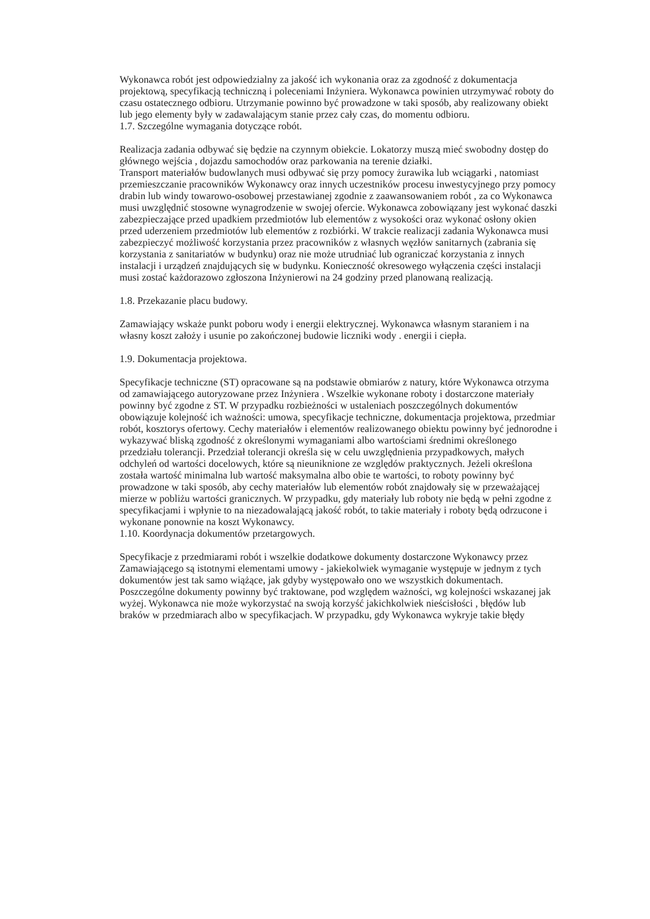Wykonawca robót jest odpowiedzialny za jakość ich wykonania oraz za zgodność z dokumentacja projektową, specyfikacją techniczną i poleceniami Inżyniera. Wykonawca powinien utrzymywać roboty do czasu ostatecznego odbioru. Utrzymanie powinno być prowadzone w taki sposób, aby realizowany obiekt lub jego elementy były w zadawalającym stanie przez cały czas, do momentu odbioru.
1.7. Szczególne wymagania dotyczące robót.
Realizacja zadania odbywać się będzie na czynnym obiekcie. Lokatorzy muszą mieć swobodny dostęp do głównego wejścia , dojazdu samochodów oraz parkowania na terenie działki.
Transport materiałów budowlanych musi odbywać się przy pomocy żurawika lub wciągarki , natomiast przemieszczanie pracowników Wykonawcy oraz innych uczestników procesu inwestycyjnego przy pomocy drabin lub windy towarowo-osobowej przestawianej zgodnie z zaawansowaniem robót , za co Wykonawca musi uwzględnić stosowne wynagrodzenie w swojej ofercie. Wykonawca zobowiązany jest wykonać daszki zabezpieczające przed upadkiem przedmiotów lub elementów z wysokości oraz wykonać osłony okien przed uderzeniem przedmiotów lub elementów z rozbiórki. W trakcie realizacji zadania Wykonawca musi zabezpieczyć możliwość korzystania przez pracowników z własnych węzłów sanitarnych (zabrania się korzystania z sanitariatów w budynku) oraz nie może utrudniać lub ograniczać korzystania z innych instalacji i urządzeń znajdujących się w budynku. Konieczność okresowego wyłączenia części instalacji musi zostać każdorazowo zgłoszona Inżynierowi na 24 godziny przed planowaną realizacją.
1.8. Przekazanie placu budowy.
Zamawiający wskaże punkt poboru wody i energii elektrycznej. Wykonawca własnym staraniem i na własny koszt założy i usunie po zakończonej budowie liczniki wody . energii i ciepła.
1.9. Dokumentacja projektowa.
Specyfikacje techniczne (ST) opracowane są na podstawie obmiarów z natury, które Wykonawca otrzyma od zamawiającego autoryzowane przez Inżyniera . Wszelkie wykonane roboty i dostarczone materiały powinny być zgodne z ST. W przypadku rozbieżności w ustaleniach poszczególnych dokumentów obowiązuje kolejność ich ważności: umowa, specyfikacje techniczne, dokumentacja projektowa, przedmiar robót, kosztorys ofertowy. Cechy materiałów i elementów realizowanego obiektu powinny być jednorodne i wykazywać bliską zgodność z określonymi wymaganiami albo wartościami średnimi określonego przedziału tolerancji. Przedział tolerancji określa się w celu uwzględnienia przypadkowych, małych odchyleń od wartości docelowych, które są nieuniknione ze względów praktycznych. Jeżeli określona została wartość minimalna lub wartość maksymalna albo obie te wartości, to roboty powinny być prowadzone w taki sposób, aby cechy materiałów lub elementów robót znajdowały się w przeważającej mierze w pobliżu wartości granicznych. W przypadku, gdy materiały lub roboty nie będą w pełni zgodne z specyfikacjami i wpłynie to na niezadowalającą jakość robót, to takie materiały i roboty będą odrzucone i wykonane ponownie na koszt Wykonawcy.
1.10. Koordynacja dokumentów przetargowych.
Specyfikacje z przedmiarami robót i wszelkie dodatkowe dokumenty dostarczone Wykonawcy przez Zamawiającego są istotnymi elementami umowy - jakiekolwiek wymaganie występuje w jednym z tych dokumentów jest tak samo wiążące, jak gdyby występowało ono we wszystkich dokumentach. Poszczególne dokumenty powinny być traktowane, pod względem ważności, wg kolejności wskazanej jak wyżej. Wykonawca nie może wykorzystać na swoją korzyść jakichkolwiek nieścisłości , błędów lub braków w przedmiarach albo w specyfikacjach. W przypadku, gdy Wykonawca wykryje takie błędy